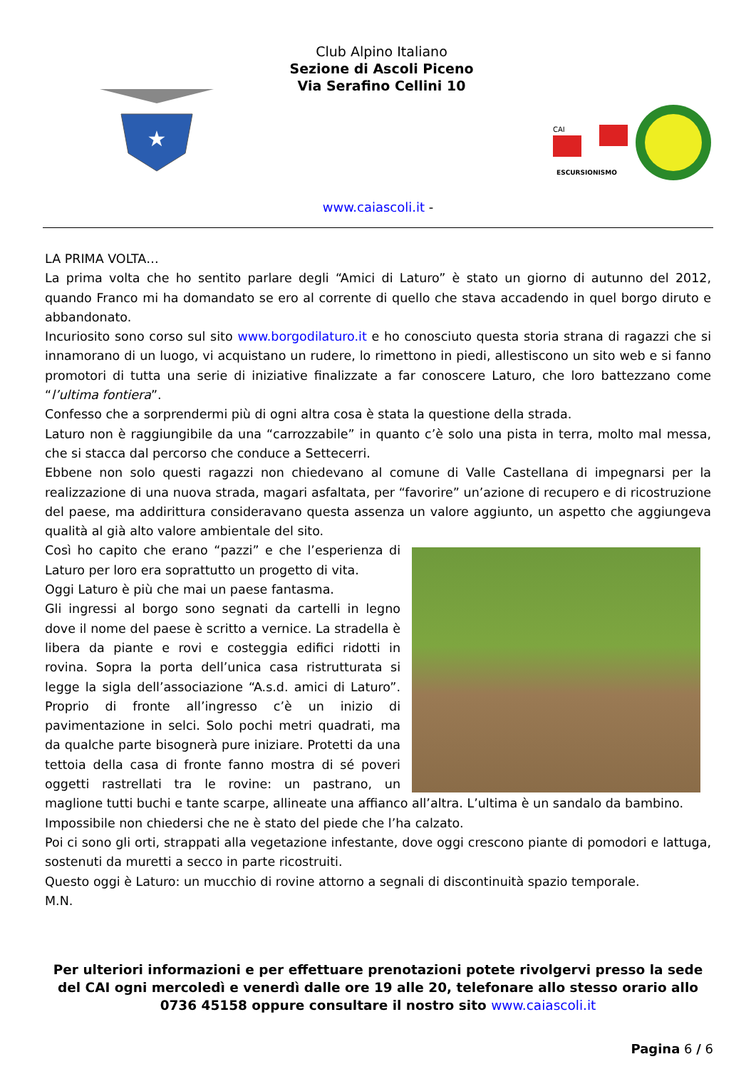★
Club Alpino Italiano
Sezione di Ascoli Piceno
Via Serafino Cellini 10
CAI
ESCURSIONISMO
www.caiascoli.it -
LA PRIMA VOLTA…
La prima volta che ho sentito parlare degli “Amici di Laturo” è stato un giorno di autunno del 2012, quando Franco mi ha domandato se ero al corrente di quello che stava accadendo in quel borgo diruto e abbandonato.
Incuriosito sono corso sul sito www.borgodilaturo.it e ho conosciuto questa storia strana di ragazzi che si innamorano di un luogo, vi acquistano un rudere, lo rimettono in piedi, allestiscono un sito web e si fanno promotori di tutta una serie di iniziative finalizzate a far conoscere Laturo, che loro battezzano come “l’ultima fontiera”.
Confesso che a sorprendermi più di ogni altra cosa è stata la questione della strada.
Laturo non è raggiungibile da una “carrozzabile” in quanto c’è solo una pista in terra, molto mal messa, che si stacca dal percorso che conduce a Settecerri.
Ebbene non solo questi ragazzi non chiedevano al comune di Valle Castellana di impegnarsi per la realizzazione di una nuova strada, magari asfaltata, per “favorire” un’azione di recupero e di ricostruzione del paese, ma addirittura consideravano questa assenza un valore aggiunto, un aspetto che aggiungeva qualità al già alto valore ambientale del sito.
Così ho capito che erano “pazzi” e che l’esperienza di Laturo per loro era soprattutto un progetto di vita.
Oggi Laturo è più che mai un paese fantasma.
Gli ingressi al borgo sono segnati da cartelli in legno dove il nome del paese è scritto a vernice. La stradella è libera da piante e rovi e costeggia edifici ridotti in rovina. Sopra la porta dell’unica casa ristrutturata si legge la sigla dell’associazione “A.s.d. amici di Laturo”. Proprio di fronte all’ingresso c’è un inizio di pavimentazione in selci. Solo pochi metri quadrati, ma da qualche parte bisognerà pure iniziare. Protetti da una tettoia della casa di fronte fanno mostra di sé poveri oggetti rastrellati tra le rovine: un pastrano, un maglione tutti buchi e tante scarpe, allineate una affianco all’altra. L’ultima è un sandalo da bambino.
Impossibile non chiedersi che ne è stato del piede che l’ha calzato.
Poi ci sono gli orti, strappati alla vegetazione infestante, dove oggi crescono piante di pomodori e lattuga, sostenuti da muretti a secco in parte ricostruiti.
Questo oggi è Laturo: un mucchio di rovine attorno a segnali di discontinuità spazio temporale.
M.N.
Per ulteriori informazioni e per effettuare prenotazioni potete rivolgervi presso la sede del CAI ogni mercoledì e venerdì dalle ore 19 alle 20, telefonare allo stesso orario allo 0736 45158 oppure consultare il nostro sito www.caiascoli.it
Pagina 6 / 6